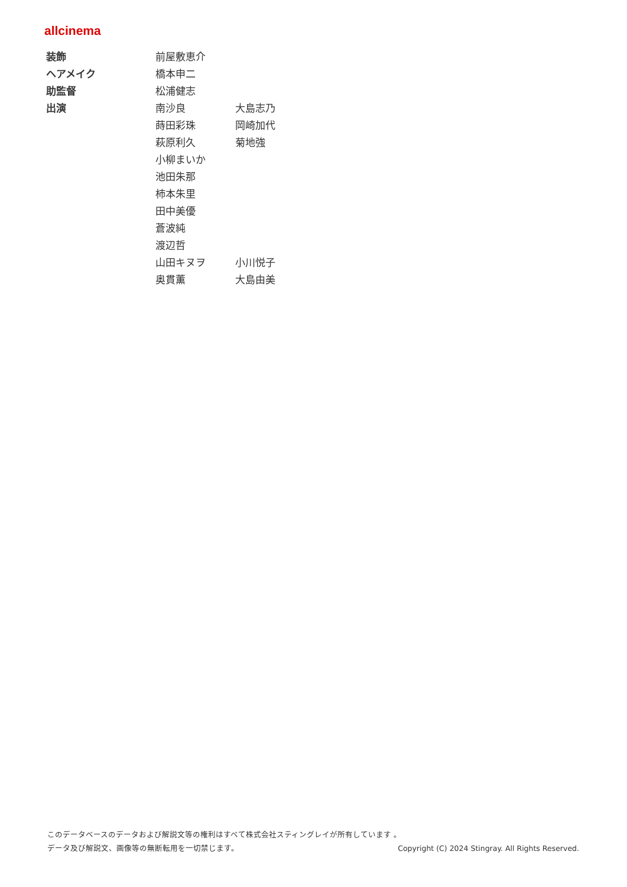allcinema
| 装飾 | 前屋敷恵介 | |
| ヘアメイク | 橋本申二 | |
| 助監督 | 松浦健志 | |
| 出演 | 南沙良 | 大島志乃 |
| | 蒔田彩珠 | 岡崎加代 |
| | 萩原利久 | 菊地強 |
| | 小柳まいか | |
| | 池田朱那 | |
| | 柿本朱里 | |
| | 田中美優 | |
| | 蒼波純 | |
| | 渡辺哲 | |
| | 山田キヌヲ | 小川悦子 |
| | 奥貫薫 | 大島由美 |
このデータベースのデータおよび解説文等の権利はすべて株式会社スティングレイが所有しています 。
データ及び解説文、画像等の無断転用を一切禁じます。 Copyright (C) 2024 Stingray. All Rights Reserved.